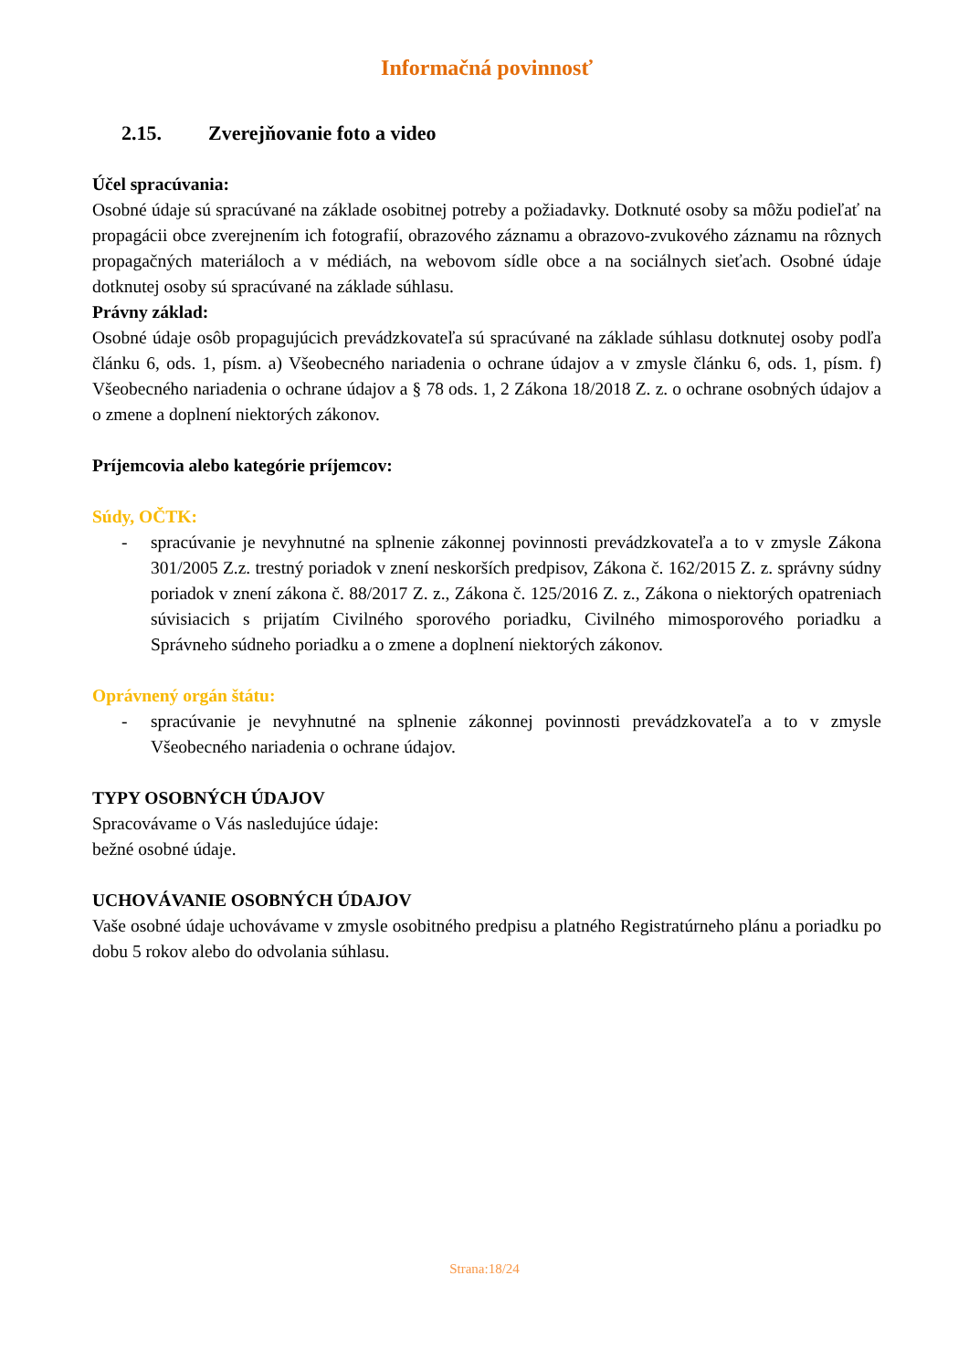Informačná povinnosť
2.15. Zverejňovanie foto a video
Účel spracúvania:
Osobné údaje sú spracúvané na základe osobitnej potreby a požiadavky. Dotknuté osoby sa môžu podieľať na propagácii obce zverejnením ich fotografií, obrazového záznamu a obrazovo-zvukového záznamu na rôznych propagačných materiáloch a v médiách, na webovom sídle obce a na sociálnych sieťach. Osobné údaje dotknutej osoby sú spracúvané na základe súhlasu.
Právny základ:
Osobné údaje osôb propagujúcich prevádzkovateľa sú spracúvané na základe súhlasu dotknutej osoby podľa článku 6, ods. 1, písm. a) Všeobecného nariadenia o ochrane údajov a v zmysle článku 6, ods. 1, písm. f) Všeobecného nariadenia o ochrane údajov a § 78 ods. 1, 2 Zákona 18/2018 Z. z. o ochrane osobných údajov a o zmene a doplnení niektorých zákonov.
Príjemcovia alebo kategórie príjemcov:
Súdy, OČTK:
- spracúvanie je nevyhnutné na splnenie zákonnej povinnosti prevádzkovateľa a to v zmysle Zákona 301/2005 Z.z. trestný poriadok v znení neskorších predpisov, Zákona č. 162/2015 Z. z. správny súdny poriadok v znení zákona č. 88/2017 Z. z., Zákona č. 125/2016 Z. z., Zákona o niektorých opatreniach súvisiacich s prijatím Civilného sporového poriadku, Civilného mimosporového poriadku a Správneho súdneho poriadku a o zmene a doplnení niektorých zákonov.
Oprávnený orgán štátu:
- spracúvanie je nevyhnutné na splnenie zákonnej povinnosti prevádzkovateľa a to v zmysle Všeobecného nariadenia o ochrane údajov.
TYPY OSOBNÝCH ÚDAJOV
Spracovávame o Vás nasledujúce údaje:
bežné osobné údaje.
UCHOVÁVANIE OSOBNÝCH ÚDAJOV
Vaše osobné údaje uchovávame v zmysle osobitného predpisu a platného Registratúrneho plánu a poriadku po dobu 5 rokov alebo do odvolania súhlasu.
Strana:18/24